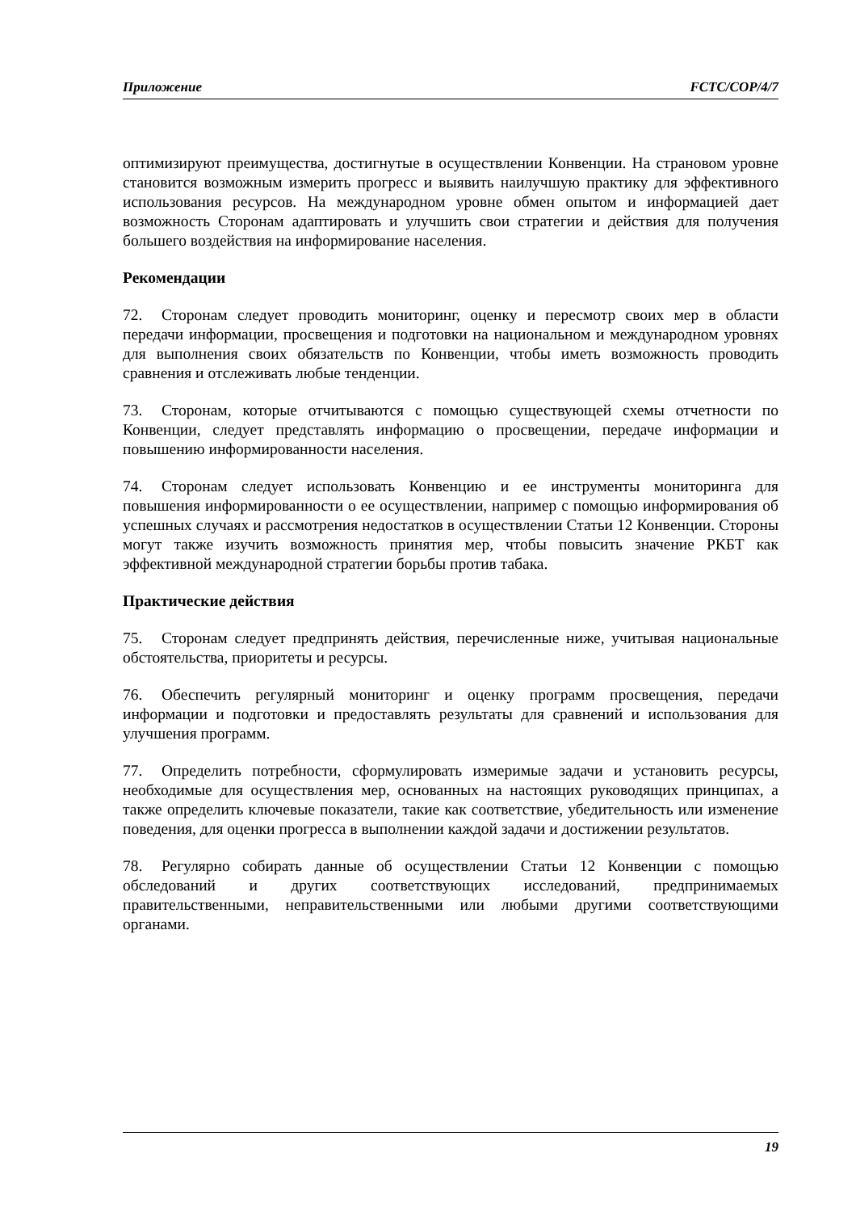Приложение FCTC/COP/4/7
оптимизируют преимущества, достигнутые в осуществлении Конвенции. На страновом уровне становится возможным измерить прогресс и выявить наилучшую практику для эффективного использования ресурсов. На международном уровне обмен опытом и информацией дает возможность Сторонам адаптировать и улучшить свои стратегии и действия для получения большего воздействия на информирование населения.
Рекомендации
72. Сторонам следует проводить мониторинг, оценку и пересмотр своих мер в области передачи информации, просвещения и подготовки на национальном и международном уровнях для выполнения своих обязательств по Конвенции, чтобы иметь возможность проводить сравнения и отслеживать любые тенденции.
73. Сторонам, которые отчитываются с помощью существующей схемы отчетности по Конвенции, следует представлять информацию о просвещении, передаче информации и повышению информированности населения.
74. Сторонам следует использовать Конвенцию и ее инструменты мониторинга для повышения информированности о ее осуществлении, например с помощью информирования об успешных случаях и рассмотрения недостатков в осуществлении Статьи 12 Конвенции. Стороны могут также изучить возможность принятия мер, чтобы повысить значение РКБТ как эффективной международной стратегии борьбы против табака.
Практические действия
75. Сторонам следует предпринять действия, перечисленные ниже, учитывая национальные обстоятельства, приоритеты и ресурсы.
76. Обеспечить регулярный мониторинг и оценку программ просвещения, передачи информации и подготовки и предоставлять результаты для сравнений и использования для улучшения программ.
77. Определить потребности, сформулировать измеримые задачи и установить ресурсы, необходимые для осуществления мер, основанных на настоящих руководящих принципах, а также определить ключевые показатели, такие как соответствие, убедительность или изменение поведения, для оценки прогресса в выполнении каждой задачи и достижении результатов.
78. Регулярно собирать данные об осуществлении Статьи 12 Конвенции с помощью обследований и других соответствующих исследований, предпринимаемых правительственными, неправительственными или любыми другими соответствующими органами.
19